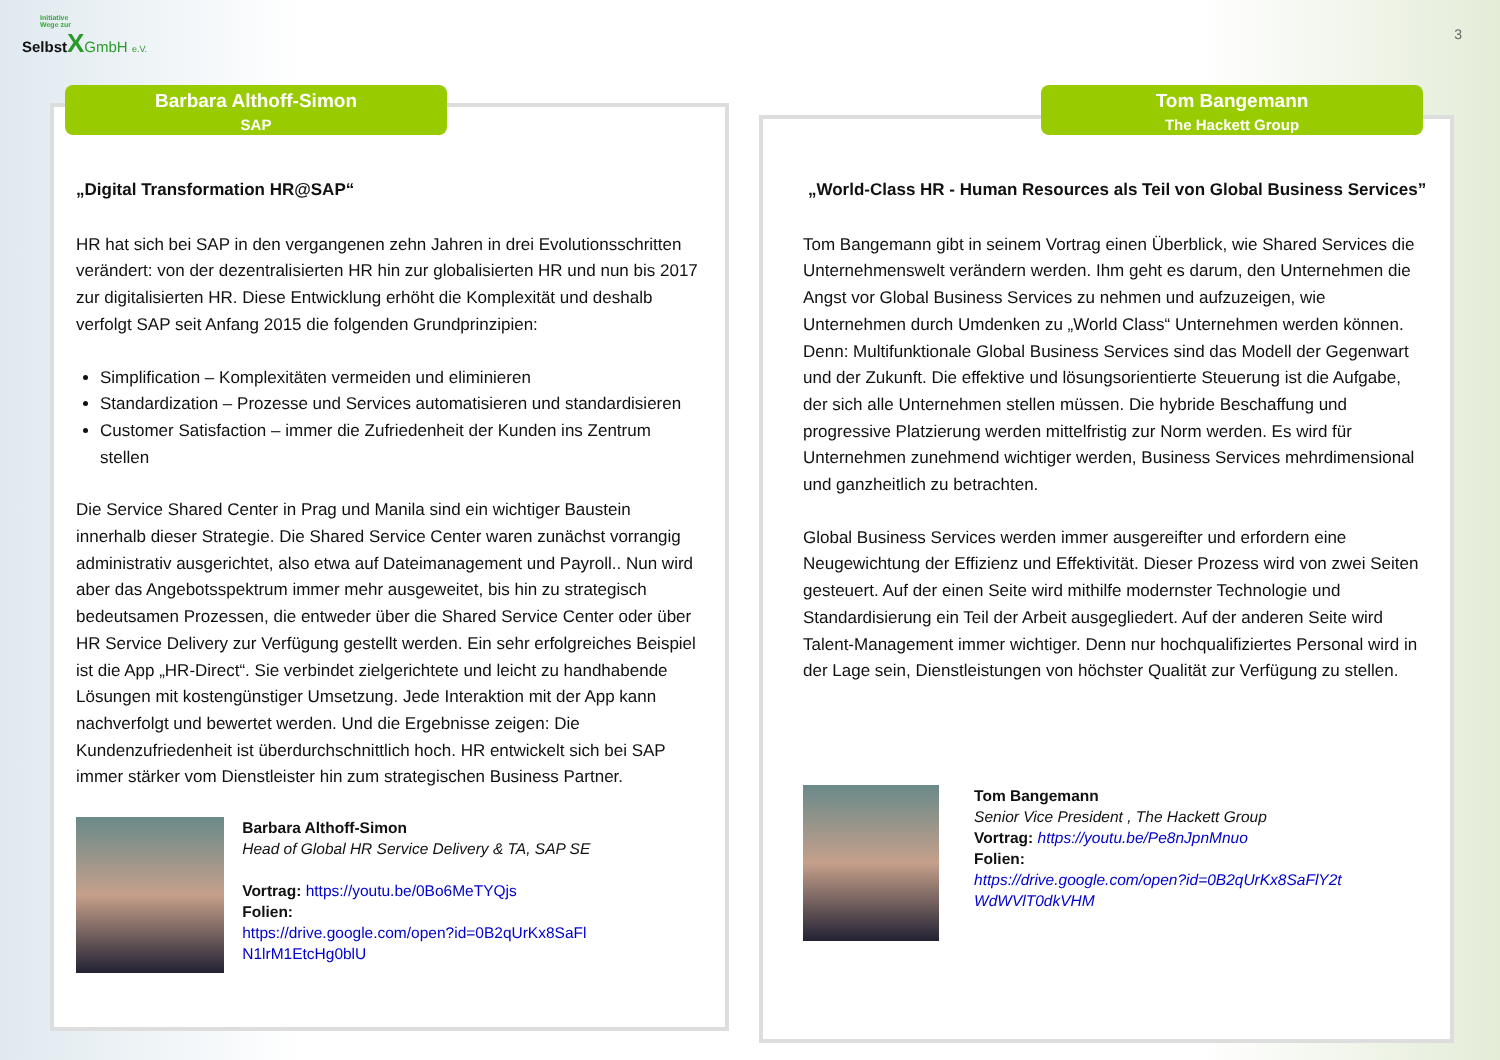Initiative
Wege zur
SelbstXGmbH e.V.
3
„Digital Transformation HR@SAP“
HR hat sich bei SAP in den vergangenen zehn Jahren in drei Evolutionsschritten verändert: von der dezentralisierten HR hin zur globalisierten HR und nun bis 2017 zur digitalisierten HR. Diese Entwicklung erhöht die Komplexität und deshalb verfolgt SAP seit Anfang 2015 die folgenden Grundprinzipien:
Simplification – Komplexitäten vermeiden und eliminieren
Standardization – Prozesse und Services automatisieren und standardisieren
Customer Satisfaction – immer die Zufriedenheit der Kunden ins Zentrum stellen
Die Service Shared Center in Prag und Manila sind ein wichtiger Baustein innerhalb dieser Strategie. Die Shared Service Center waren zunächst vorrangig administrativ ausgerichtet, also etwa auf Dateimanagement und Payroll.. Nun wird aber das Angebotsspektrum immer mehr ausgeweitet, bis hin zu strategisch bedeutsamen Prozessen, die entweder über die Shared Service Center oder über HR Service Delivery zur Verfügung gestellt werden. Ein sehr erfolgreiches Beispiel ist die App „HR-Direct“. Sie verbindet zielgerichtete und leicht zu handhabende Lösungen mit kostengünstiger Umsetzung. Jede Interaktion mit der App kann nachverfolgt und bewertet werden. Und die Ergebnisse zeigen: Die Kundenzufriedenheit ist überdurchschnittlich hoch. HR entwickelt sich bei SAP immer stärker vom Dienstleister hin zum strategischen Business Partner.
Barbara Althoff-Simon
Head of Global HR Service Delivery & TA, SAP SE
Vortrag: https://youtu.be/0Bo6MeTYQjs
Folien:
https://drive.google.com/open?id=0B2qUrKx8SaFl N1lrM1EtcHg0blU
Barbara Althoff-Simon
SAP
„World-Class HR - Human Resources als Teil von Global Business Services”
Tom Bangemann gibt in seinem Vortrag einen Überblick, wie Shared Services die Unternehmenswelt verändern werden. Ihm geht es darum, den Unternehmen die Angst vor Global Business Services zu nehmen und aufzuzeigen, wie Unternehmen durch Umdenken zu „World Class“ Unternehmen werden können. Denn: Multifunktionale Global Business Services sind das Modell der Gegenwart und der Zukunft. Die effektive und lösungsorientierte Steuerung ist die Aufgabe, der sich alle Unternehmen stellen müssen. Die hybride Beschaffung und progressive Platzierung werden mittelfristig zur Norm werden. Es wird für Unternehmen zunehmend wichtiger werden, Business Services mehrdimensional und ganzheitlich zu betrachten.
Global Business Services werden immer ausgereifter und erfordern eine Neugewichtung der Effizienz und Effektivität. Dieser Prozess wird von zwei Seiten gesteuert. Auf der einen Seite wird mithilfe modernster Technologie und Standardisierung ein Teil der Arbeit ausgegliedert. Auf der anderen Seite wird Talent-Management immer wichtiger. Denn nur hochqualifiziertes Personal wird in der Lage sein, Dienstleistungen von höchster Qualität zur Verfügung zu stellen.
Tom Bangemann
Senior Vice President , The Hackett Group
Vortrag: https://youtu.be/Pe8nJpnMnuo
Folien:
https://drive.google.com/open?id=0B2qUrKx8SaFlY2t WdWVlT0dkVHM
Tom Bangemann
The Hackett Group